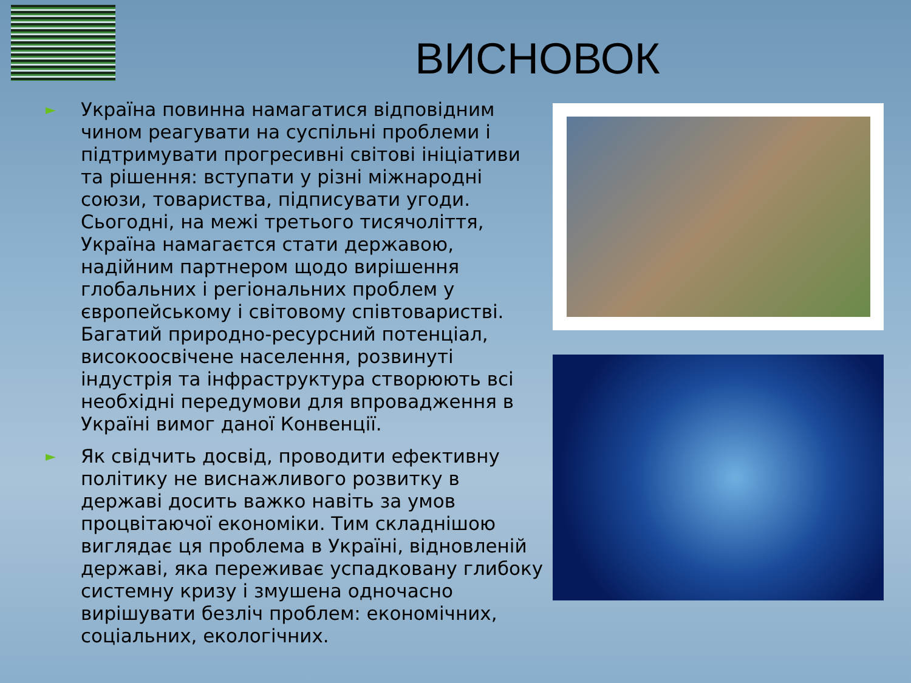ВИСНОВОК
► Україна повинна намагатися відповідним чином реагувати на суспільні проблеми і підтримувати прогресивні світові ініціативи та рішення: вступати у різні міжнародні союзи, товариства, підписувати угоди. Сьогодні, на межі третього тисячоліття, Україна намагаєтся стати державою, надійним партнером щодо вирішення глобальних і регіональних проблем у європейському і світовому співтоваристві. Багатий природно-ресурсний потенціал, високоосвічене населення, розвинуті індустрія та інфраструктура створюють всі необхідні передумови для впровадження в Україні вимог даної Конвенції.
► Як свідчить досвід, проводити ефективну політику не виснажливого розвитку в державі досить важко навіть за умов процвітаючої економіки. Тим складнішою виглядає ця проблема в Україні, відновленій державі, яка переживає успадковану глибоку системну кризу і змушена одночасно вирішувати безліч проблем: економічних, соціальних, екологічних.